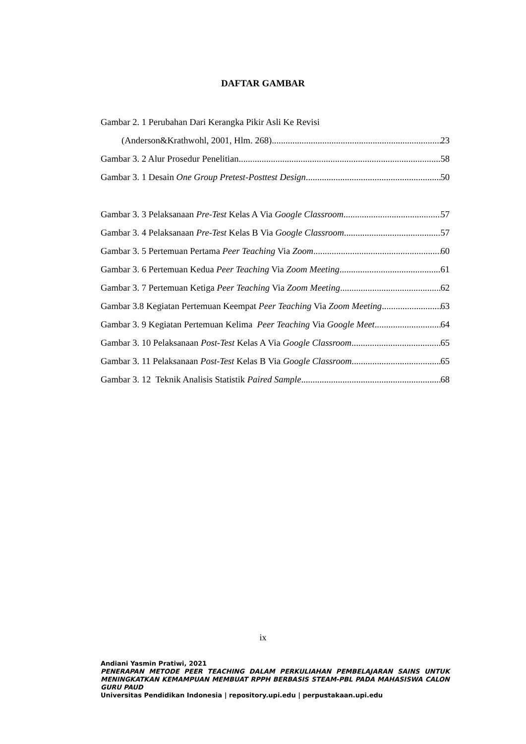DAFTAR GAMBAR
Gambar 2. 1 Perubahan Dari Kerangka Pikir Asli Ke Revisi
(Anderson&Krathwohl, 2001, Hlm. 268) 23
Gambar 3. 2 Alur Prosedur Penelitian 58
Gambar 3. 1 Desain One Group Pretest-Posttest Design 50
Gambar 3. 3 Pelaksanaan Pre-Test Kelas A Via Google Classroom 57
Gambar 3. 4 Pelaksanaan Pre-Test Kelas B Via Google Classroom 57
Gambar 3. 5 Pertemuan Pertama Peer Teaching Via Zoom 60
Gambar 3. 6 Pertemuan Kedua Peer Teaching Via Zoom Meeting 61
Gambar 3. 7 Pertemuan Ketiga Peer Teaching Via Zoom Meeting 62
Gambar 3.8 Kegiatan Pertemuan Keempat Peer Teaching Via Zoom Meeting 63
Gambar 3. 9 Kegiatan Pertemuan Kelima Peer Teaching Via Google Meet 64
Gambar 3. 10 Pelaksanaan Post-Test Kelas A Via Google Classroom 65
Gambar 3. 11 Pelaksanaan Post-Test Kelas B Via Google Classroom 65
Gambar 3. 12 Teknik Analisis Statistik Paired Sample 68
ix
Andiani Yasmin Pratiwi, 2021
PENERAPAN METODE PEER TEACHING DALAM PERKULIAHAN PEMBELAJARAN SAINS UNTUK MENINGKATKAN KEMAMPUAN MEMBUAT RPPH BERBASIS STEAM-PBL PADA MAHASISWA CALON GURU PAUD
Universitas Pendidikan Indonesia | repository.upi.edu | perpustakaan.upi.edu